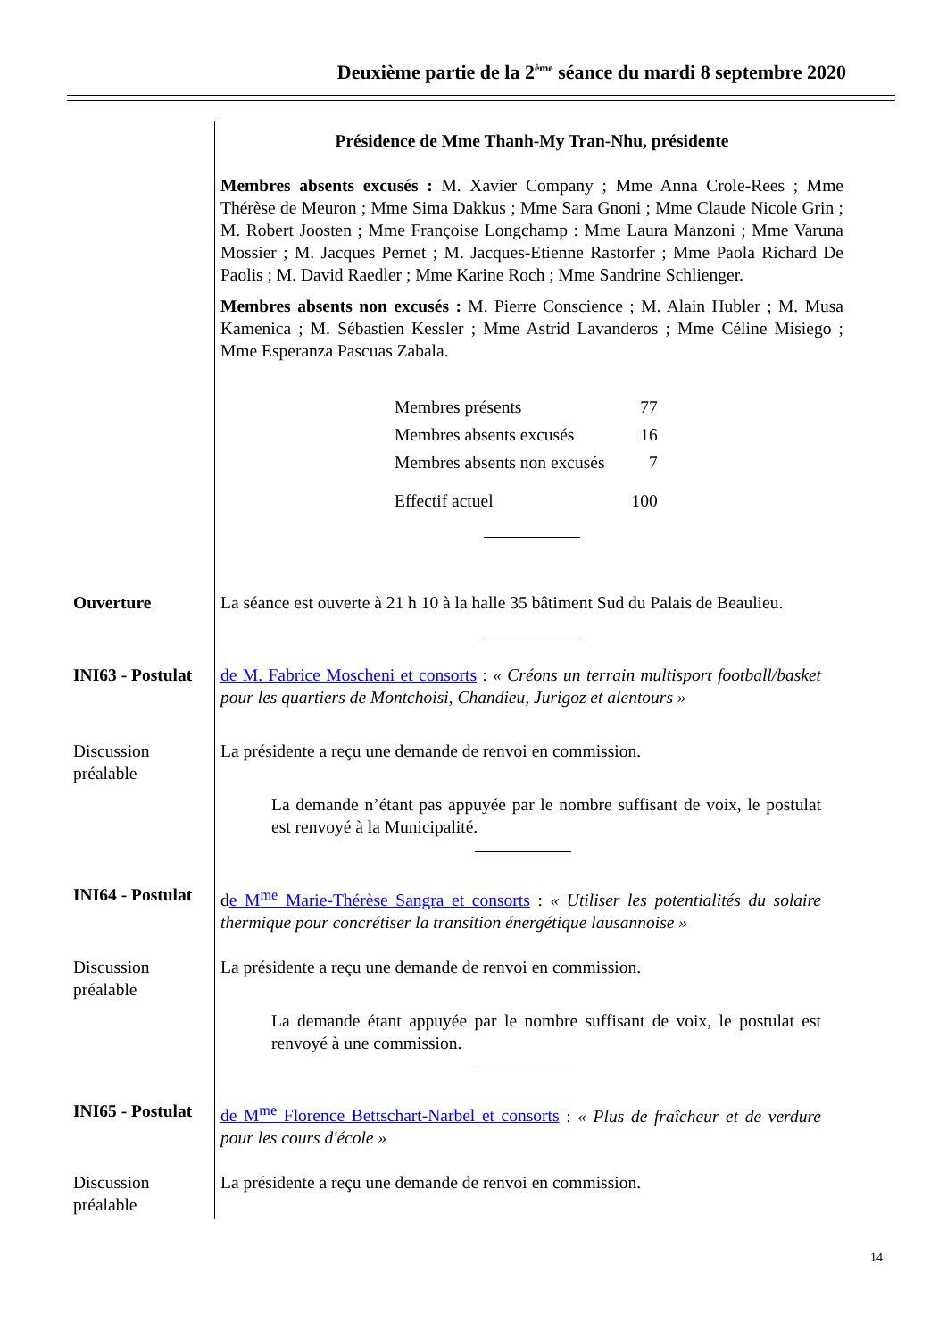Deuxième partie de la 2<sup>ème</sup> séance du mardi 8 septembre 2020
Présidence de Mme Thanh-My Tran-Nhu, présidente
Membres absents excusés : M. Xavier Company ; Mme Anna Crole-Rees ; Mme Thérèse de Meuron ; Mme Sima Dakkus ; Mme Sara Gnoni ; Mme Claude Nicole Grin ; M. Robert Joosten ; Mme Françoise Longchamp : Mme Laura Manzoni ; Mme Varuna Mossier ; M. Jacques Pernet ; M. Jacques-Etienne Rastorfer ; Mme Paola Richard De Paolis ; M. David Raedler ; Mme Karine Roch ; Mme Sandrine Schlienger.
Membres absents non excusés : M. Pierre Conscience ; M. Alain Hubler ; M. Musa Kamenica ; M. Sébastien Kessler ; Mme Astrid Lavanderos ; Mme Céline Misiego ; Mme Esperanza Pascuas Zabala.
| Membres présents | 77 |
| Membres absents excusés | 16 |
| Membres absents non excusés | 7 |
| Effectif actuel | 100 |
Ouverture La séance est ouverte à 21 h 10 à la halle 35 bâtiment Sud du Palais de Beaulieu.
INI63 - Postulat
de M. Fabrice Moscheni et consorts : « Créons un terrain multisport football/basket pour les quartiers de Montchoisi, Chandieu, Jurigoz et alentours »
Discussion préalable
La présidente a reçu une demande de renvoi en commission.
La demande n’étant pas appuyée par le nombre suffisant de voix, le postulat est renvoyé à la Municipalité.
INI64 - Postulat
de M<sup>me</sup> Marie-Thérèse Sangra et consorts : « Utiliser les potentialités du solaire thermique pour concrétiser la transition énergétique lausannoise »
Discussion préalable
La présidente a reçu une demande de renvoi en commission.
La demande étant appuyée par le nombre suffisant de voix, le postulat est renvoyé à une commission.
INI65 - Postulat
de M<sup>me</sup> Florence Bettschart-Narbel et consorts : « Plus de fraîcheur et de verdure pour les cours d'école »
Discussion préalable
La présidente a reçu une demande de renvoi en commission.
14